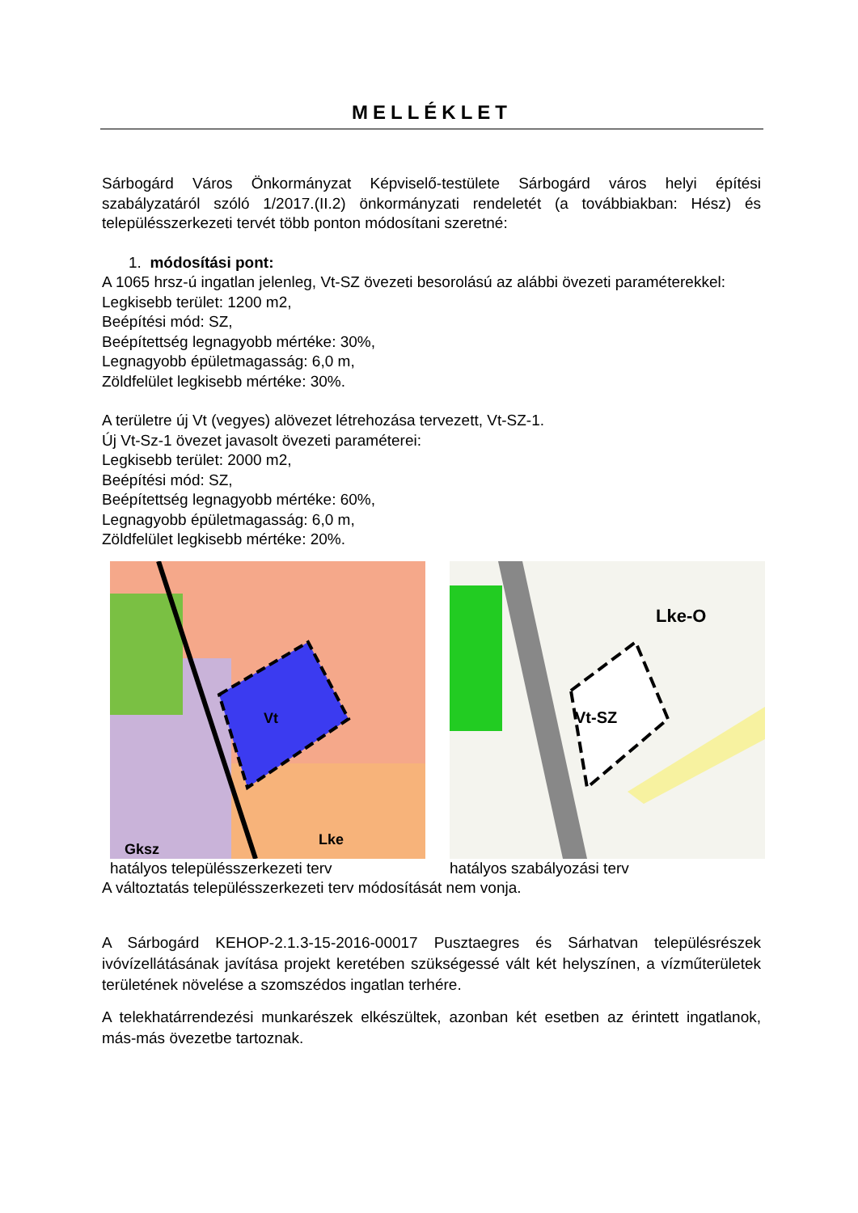MELLÉKLET
Sárbogárd Város Önkormányzat Képviselő-testülete Sárbogárd város helyi építési szabályzatáról szóló 1/2017.(II.2) önkormányzati rendeletét (a továbbiakban: Hész) és településszerkezeti tervét több ponton módosítani szeretné:
1. módosítási pont:
A 1065 hrsz-ú ingatlan jelenleg, Vt-SZ övezeti besorolású az alábbi övezeti paraméterekkel:
Legkisebb terület: 1200 m2,
Beépítési mód: SZ,
Beépítettség legnagyobb mértéke: 30%,
Legnagyobb épületmagasság: 6,0 m,
Zöldfelület legkisebb mértéke: 30%.
A területre új Vt (vegyes) alövezet létrehozása tervezett, Vt-SZ-1.
Új Vt-Sz-1 övezet javasolt övezeti paraméterei:
Legkisebb terület: 2000 m2,
Beépítési mód: SZ,
Beépítettség legnagyobb mértéke: 60%,
Legnagyobb épületmagasság: 6,0 m,
Zöldfelület legkisebb mértéke: 20%.
Vt
Gksz
Lke
hatályos településszerkezeti terv
Vt-SZ
Lke-O
hatályos szabályozási terv
A változtatás településszerkezeti terv módosítását nem vonja.
A Sárbogárd KEHOP-2.1.3-15-2016-00017 Pusztaegres és Sárhatvan településrészek ivóvízellátásának javítása projekt keretében szükségessé vált két helyszínen, a vízműterületek területének növelése a szomszédos ingatlan terhére.
A telekhatárrendezési munkarészek elkészültek, azonban két esetben az érintett ingatlanok, más-más övezetbe tartoznak.